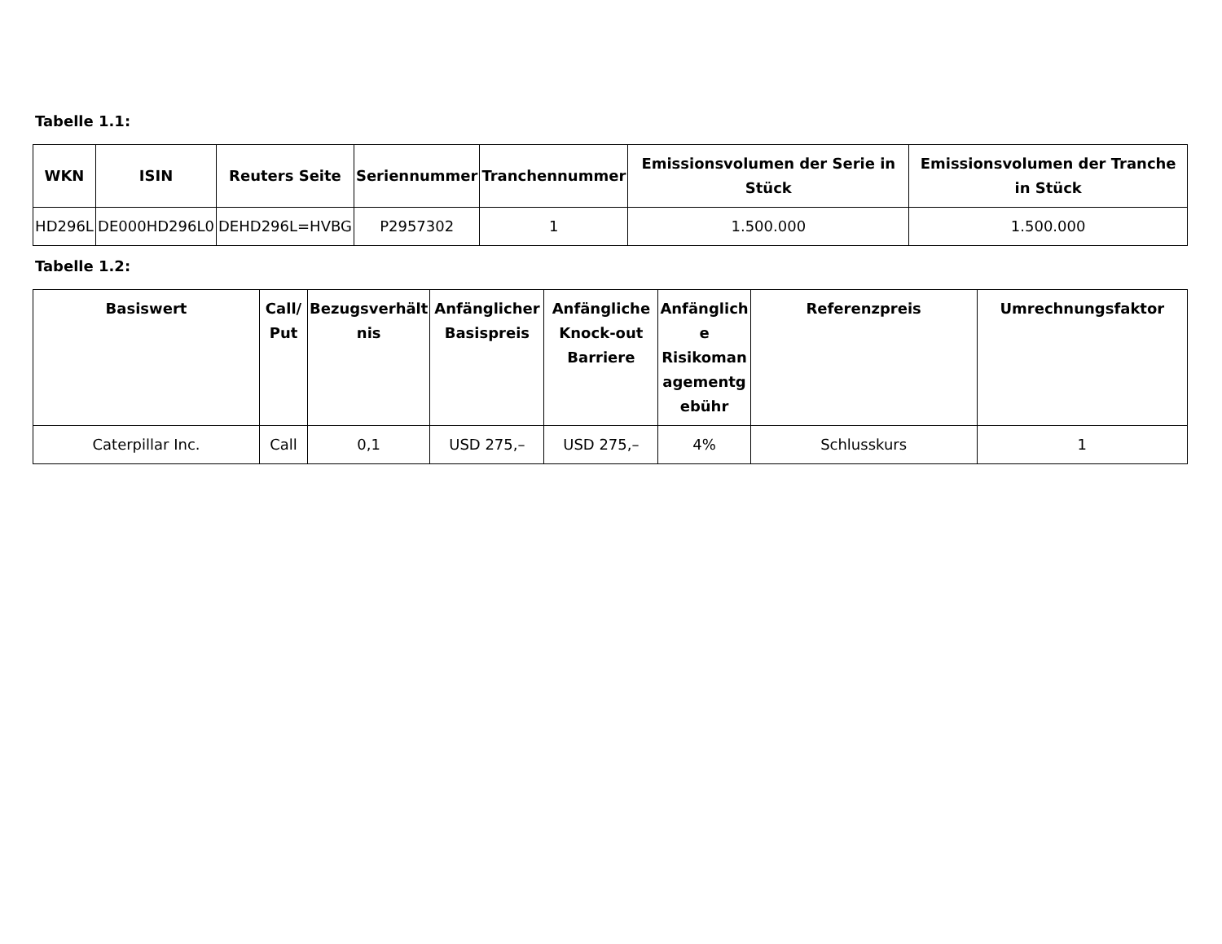Tabelle 1.1:
| WKN | ISIN | Reuters Seite | Seriennummer | Tranchennummer | Emissionsvolumen der Serie in Stück | Emissionsvolumen der Tranche in Stück |
| --- | --- | --- | --- | --- | --- | --- |
| HD296L | DE000HD296L0 | DEHD296L=HVBG | P2957302 | 1 | 1.500.000 | 1.500.000 |
Tabelle 1.2:
| Basiswert | Call/ Put | Bezugsverhält nis | Anfänglicher Basispreis | Anfängliche Knock-out Barriere | Anfänglich e Risikoman agementg ebühr | Referenzpreis | Umrechnungsfaktor |
| --- | --- | --- | --- | --- | --- | --- | --- |
| Caterpillar Inc. | Call | 0,1 | USD 275,– | USD 275,– | 4% | Schlusskurs | 1 |